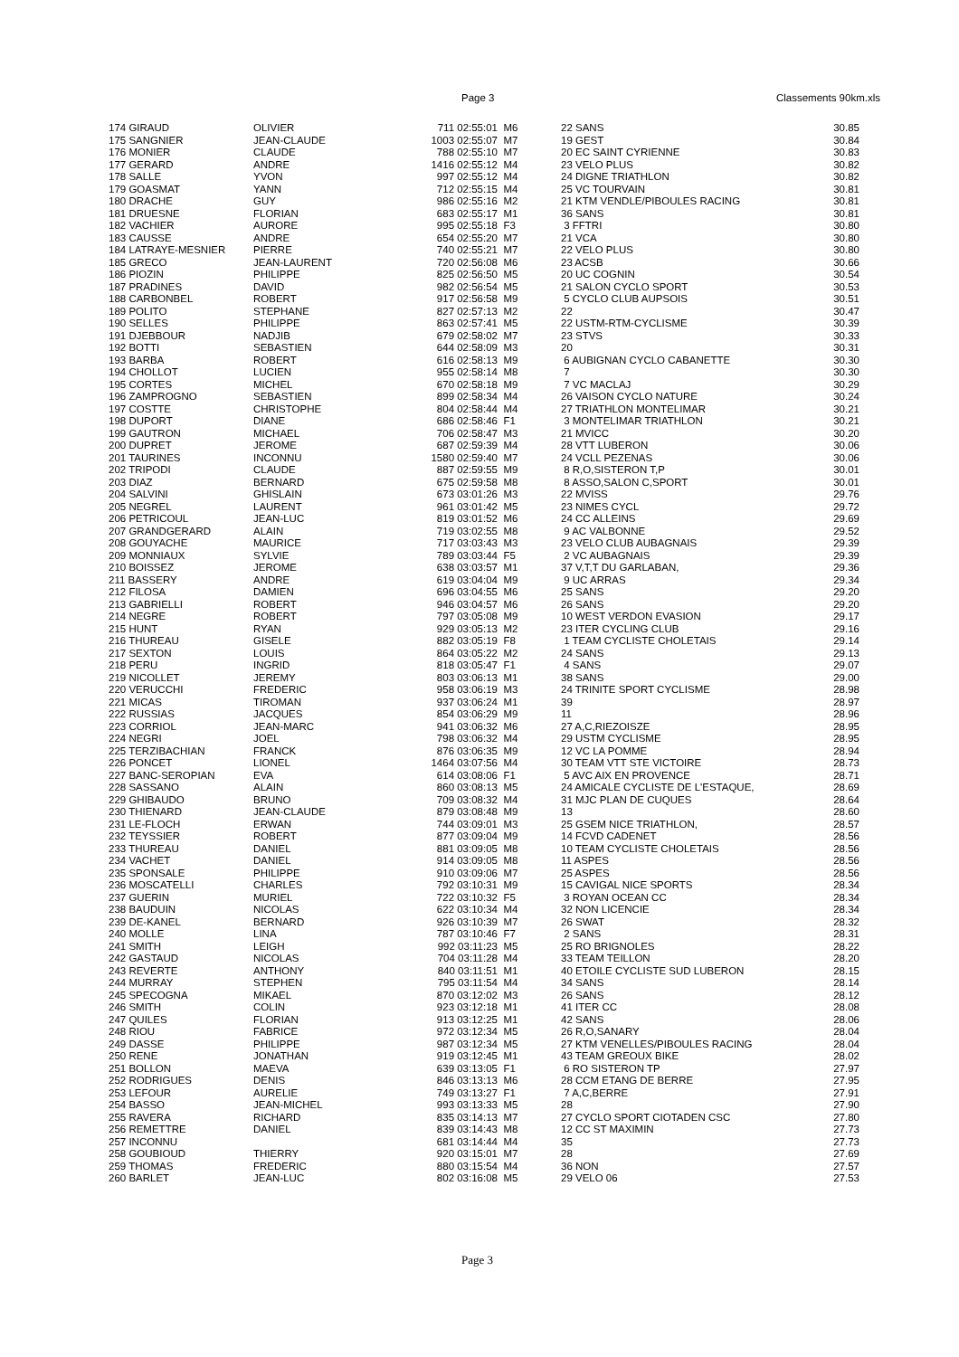Page 3 Classements 90km.xls
| 174 GIRAUD | OLIVIER | 711 02:55:01 | M6 | 22 SANS | 30.85 |
| 175 SANGNIER | JEAN-CLAUDE | 1003 02:55:07 | M7 | 19 GEST | 30.84 |
| 176 MONIER | CLAUDE | 788 02:55:10 | M7 | 20 EC SAINT CYRIENNE | 30.83 |
| 177 GERARD | ANDRE | 1416 02:55:12 | M4 | 23 VELO PLUS | 30.82 |
| 178 SALLE | YVON | 997 02:55:12 | M4 | 24 DIGNE TRIATHLON | 30.82 |
| 179 GOASMAT | YANN | 712 02:55:15 | M4 | 25 VC TOURVAIN | 30.81 |
| 180 DRACHE | GUY | 986 02:55:16 | M2 | 21 KTM VENDLE/PIBOULES RACING | 30.81 |
| 181 DRUESNE | FLORIAN | 683 02:55:17 | M1 | 36 SANS | 30.81 |
| 182 VACHIER | AURORE | 995 02:55:18 | F3 | 3 FFTRI | 30.80 |
| 183 CAUSSE | ANDRE | 654 02:55:20 | M7 | 21 VCA | 30.80 |
| 184 LATRAYE-MESNIER | PIERRE | 740 02:55:21 | M7 | 22 VELO PLUS | 30.80 |
| 185 GRECO | JEAN-LAURENT | 720 02:56:08 | M6 | 23 ACSB | 30.66 |
| 186 PIOZIN | PHILIPPE | 825 02:56:50 | M5 | 20 UC COGNIN | 30.54 |
| 187 PRADINES | DAVID | 982 02:56:54 | M5 | 21 SALON CYCLO SPORT | 30.53 |
| 188 CARBONBEL | ROBERT | 917 02:56:58 | M9 | 5 CYCLO CLUB AUPSOIS | 30.51 |
| 189 POLITO | STEPHANE | 827 02:57:13 | M2 | 22 | 30.47 |
| 190 SELLES | PHILIPPE | 863 02:57:41 | M5 | 22 USTM-RTM-CYCLISME | 30.39 |
| 191 DJEBBOUR | NADJIB | 679 02:58:02 | M7 | 23 STVS | 30.33 |
| 192 BOTTI | SEBASTIEN | 644 02:58:09 | M3 | 20 | 30.31 |
| 193 BARBA | ROBERT | 616 02:58:13 | M9 | 6 AUBIGNAN CYCLO CABANETTE | 30.30 |
| 194 CHOLLOT | LUCIEN | 955 02:58:14 | M8 | 7 | 30.30 |
| 195 CORTES | MICHEL | 670 02:58:18 | M9 | 7 VC MACLAJ | 30.29 |
| 196 ZAMPROGNO | SEBASTIEN | 899 02:58:34 | M4 | 26 VAISON CYCLO NATURE | 30.24 |
| 197 COSTTE | CHRISTOPHE | 804 02:58:44 | M4 | 27 TRIATHLON MONTELIMAR | 30.21 |
| 198 DUPORT | DIANE | 686 02:58:46 | F1 | 3 MONTELIMAR TRIATHLON | 30.21 |
| 199 GAUTRON | MICHAEL | 706 02:58:47 | M3 | 21 MVICC | 30.20 |
| 200 DUPRET | JEROME | 687 02:59:39 | M4 | 28 VTT LUBERON | 30.06 |
| 201 TAURINES | INCONNU | 1580 02:59:40 | M7 | 24 VCLL PEZENAS | 30.06 |
| 202 TRIPODI | CLAUDE | 887 02:59:55 | M9 | 8 R,O,SISTERON T,P | 30.01 |
| 203 DIAZ | BERNARD | 675 02:59:58 | M8 | 8 ASSO,SALON C,SPORT | 30.01 |
| 204 SALVINI | GHISLAIN | 673 03:01:26 | M3 | 22 MVISS | 29.76 |
| 205 NEGREL | LAURENT | 961 03:01:42 | M5 | 23 NIMES CYCL | 29.72 |
| 206 PETRICOUL | JEAN-LUC | 819 03:01:52 | M6 | 24 CC ALLEINS | 29.69 |
| 207 GRANDGERARD | ALAIN | 719 03:02:55 | M8 | 9 AC VALBONNE | 29.52 |
| 208 GOUYACHE | MAURICE | 717 03:03:43 | M3 | 23 VELO CLUB AUBAGNAIS | 29.39 |
| 209 MONNIAUX | SYLVIE | 789 03:03:44 | F5 | 2 VC AUBAGNAIS | 29.39 |
| 210 BOISSEZ | JEROME | 638 03:03:57 | M1 | 37 V,T,T DU GARLABAN, | 29.36 |
| 211 BASSERY | ANDRE | 619 03:04:04 | M9 | 9 UC ARRAS | 29.34 |
| 212 FILOSA | DAMIEN | 696 03:04:55 | M6 | 25 SANS | 29.20 |
| 213 GABRIELLI | ROBERT | 946 03:04:57 | M6 | 26 SANS | 29.20 |
| 214 NEGRE | ROBERT | 797 03:05:08 | M9 | 10 WEST VERDON EVASION | 29.17 |
| 215 HUNT | RYAN | 929 03:05:13 | M2 | 23 ITER CYCLING CLUB | 29.16 |
| 216 THUREAU | GISELE | 882 03:05:19 | F8 | 1 TEAM CYCLISTE CHOLETAIS | 29.14 |
| 217 SEXTON | LOUIS | 864 03:05:22 | M2 | 24 SANS | 29.13 |
| 218 PERU | INGRID | 818 03:05:47 | F1 | 4 SANS | 29.07 |
| 219 NICOLLET | JEREMY | 803 03:06:13 | M1 | 38 SANS | 29.00 |
| 220 VERUCCHI | FREDERIC | 958 03:06:19 | M3 | 24 TRINITE SPORT CYCLISME | 28.98 |
| 221 MICAS | TIROMAN | 937 03:06:24 | M1 | 39 | 28.97 |
| 222 RUSSIAS | JACQUES | 854 03:06:29 | M9 | 11 | 28.96 |
| 223 CORRIOL | JEAN-MARC | 941 03:06:32 | M6 | 27 A,C,RIEZOISZE | 28.95 |
| 224 NEGRI | JOEL | 798 03:06:32 | M4 | 29 USTM CYCLISME | 28.95 |
| 225 TERZIBACHIAN | FRANCK | 876 03:06:35 | M9 | 12 VC LA POMME | 28.94 |
| 226 PONCET | LIONEL | 1464 03:07:56 | M4 | 30 TEAM VTT STE VICTOIRE | 28.73 |
| 227 BANC-SEROPIAN | EVA | 614 03:08:06 | F1 | 5 AVC AIX EN PROVENCE | 28.71 |
| 228 SASSANO | ALAIN | 860 03:08:13 | M5 | 24 AMICALE CYCLISTE DE L'ESTAQUE, | 28.69 |
| 229 GHIBAUDO | BRUNO | 709 03:08:32 | M4 | 31 MJC PLAN DE CUQUES | 28.64 |
| 230 THIENARD | JEAN-CLAUDE | 879 03:08:48 | M9 | 13 | 28.60 |
| 231 LE-FLOCH | ERWAN | 744 03:09:01 | M3 | 25 GSEM NICE TRIATHLON, | 28.57 |
| 232 TEYSSIER | ROBERT | 877 03:09:04 | M9 | 14 FCVD CADENET | 28.56 |
| 233 THUREAU | DANIEL | 881 03:09:05 | M8 | 10 TEAM CYCLISTE CHOLETAIS | 28.56 |
| 234 VACHET | DANIEL | 914 03:09:05 | M8 | 11 ASPES | 28.56 |
| 235 SPONSALE | PHILIPPE | 910 03:09:06 | M7 | 25 ASPES | 28.56 |
| 236 MOSCATELLI | CHARLES | 792 03:10:31 | M9 | 15 CAVIGAL NICE SPORTS | 28.34 |
| 237 GUERIN | MURIEL | 722 03:10:32 | F5 | 3 ROYAN OCEAN CC | 28.34 |
| 238 BAUDUIN | NICOLAS | 622 03:10:34 | M4 | 32 NON LICENCIE | 28.34 |
| 239 DE-KANEL | BERNARD | 926 03:10:39 | M7 | 26 SWAT | 28.32 |
| 240 MOLLE | LINA | 787 03:10:46 | F7 | 2 SANS | 28.31 |
| 241 SMITH | LEIGH | 992 03:11:23 | M5 | 25 RO BRIGNOLES | 28.22 |
| 242 GASTAUD | NICOLAS | 704 03:11:28 | M4 | 33 TEAM TEILLON | 28.20 |
| 243 REVERTE | ANTHONY | 840 03:11:51 | M1 | 40 ETOILE CYCLISTE SUD LUBERON | 28.15 |
| 244 MURRAY | STEPHEN | 795 03:11:54 | M4 | 34 SANS | 28.14 |
| 245 SPECOGNA | MIKAEL | 870 03:12:02 | M3 | 26 SANS | 28.12 |
| 246 SMITH | COLIN | 923 03:12:18 | M1 | 41 ITER CC | 28.08 |
| 247 QUILES | FLORIAN | 913 03:12:25 | M1 | 42 SANS | 28.06 |
| 248 RIOU | FABRICE | 972 03:12:34 | M5 | 26 R,O,SANARY | 28.04 |
| 249 DASSE | PHILIPPE | 987 03:12:34 | M5 | 27 KTM VENELLES/PIBOULES RACING | 28.04 |
| 250 RENE | JONATHAN | 919 03:12:45 | M1 | 43 TEAM GREOUX BIKE | 28.02 |
| 251 BOLLON | MAEVA | 639 03:13:05 | F1 | 6 RO SISTERON TP | 27.97 |
| 252 RODRIGUES | DENIS | 846 03:13:13 | M6 | 28 CCM ETANG DE BERRE | 27.95 |
| 253 LEFOUR | AURELIE | 749 03:13:27 | F1 | 7 A,C,BERRE | 27.91 |
| 254 BASSO | JEAN-MICHEL | 993 03:13:33 | M5 | 28 | 27.90 |
| 255 RAVERA | RICHARD | 835 03:14:13 | M7 | 27 CYCLO SPORT CIOTADEN CSC | 27.80 |
| 256 REMETTRE | DANIEL | 839 03:14:43 | M8 | 12 CC ST MAXIMIN | 27.73 |
| 257 INCONNU | | 681 03:14:44 | M4 | 35 | 27.73 |
| 258 GOUBIOUD | THIERRY | 920 03:15:01 | M7 | 28 | 27.69 |
| 259 THOMAS | FREDERIC | 880 03:15:54 | M4 | 36 NON | 27.57 |
| 260 BARLET | JEAN-LUC | 802 03:16:08 | M5 | 29 VELO 06 | 27.53 |
Page 3